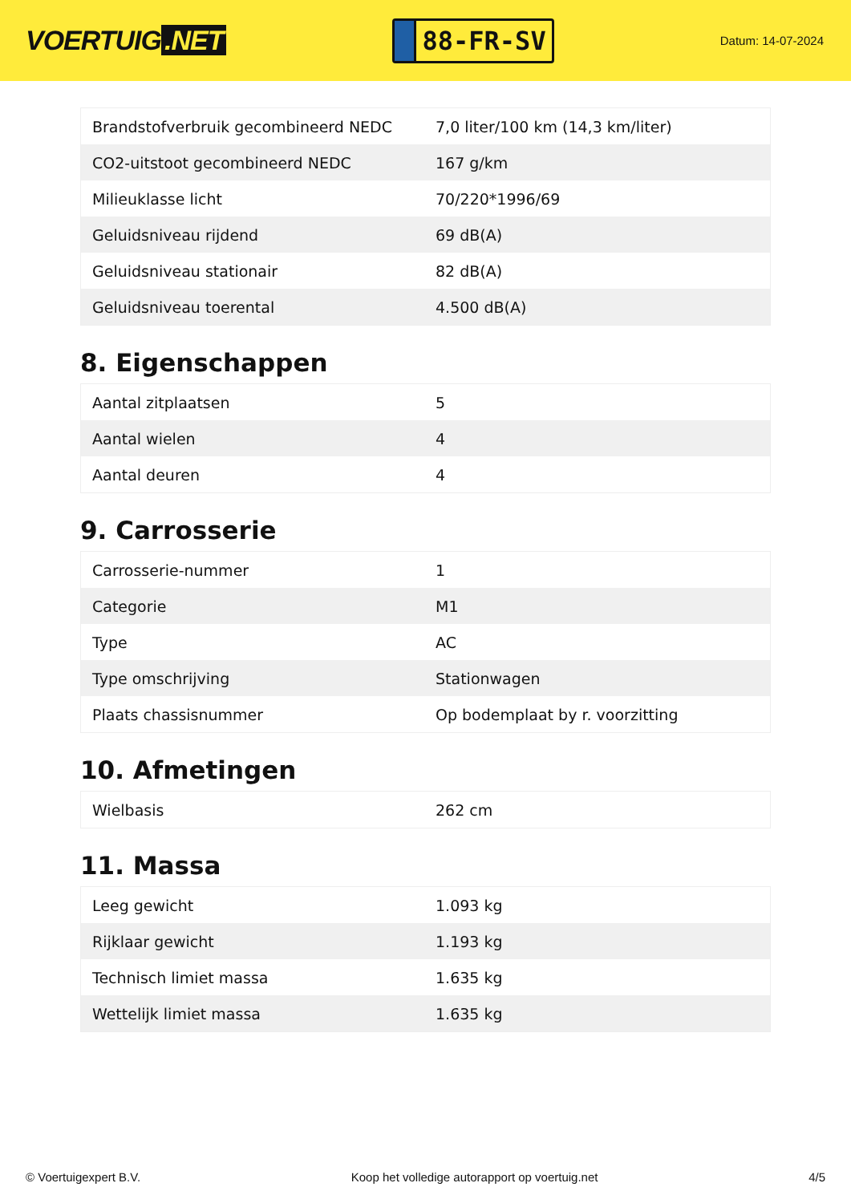VOERTUIG.NET
88-FR-SV
Datum: 14-07-2024
| Brandstofverbruik gecombineerd NEDC | 7,0 liter/100 km (14,3 km/liter) |
| CO2-uitstoot gecombineerd NEDC | 167 g/km |
| Milieuklasse licht | 70/220*1996/69 |
| Geluidsniveau rijdend | 69 dB(A) |
| Geluidsniveau stationair | 82 dB(A) |
| Geluidsniveau toerental | 4.500 dB(A) |
8. Eigenschappen
| Aantal zitplaatsen | 5 |
| Aantal wielen | 4 |
| Aantal deuren | 4 |
9. Carrosserie
| Carrosserie-nummer | 1 |
| Categorie | M1 |
| Type | AC |
| Type omschrijving | Stationwagen |
| Plaats chassisnummer | Op bodemplaat by r. voorzitting |
10. Afmetingen
| Wielbasis | 262 cm |
11. Massa
| Leeg gewicht | 1.093 kg |
| Rijklaar gewicht | 1.193 kg |
| Technisch limiet massa | 1.635 kg |
| Wettelijk limiet massa | 1.635 kg |
© Voertuigexpert B.V. Koop het volledige autorapport op voertuig.net 4/5